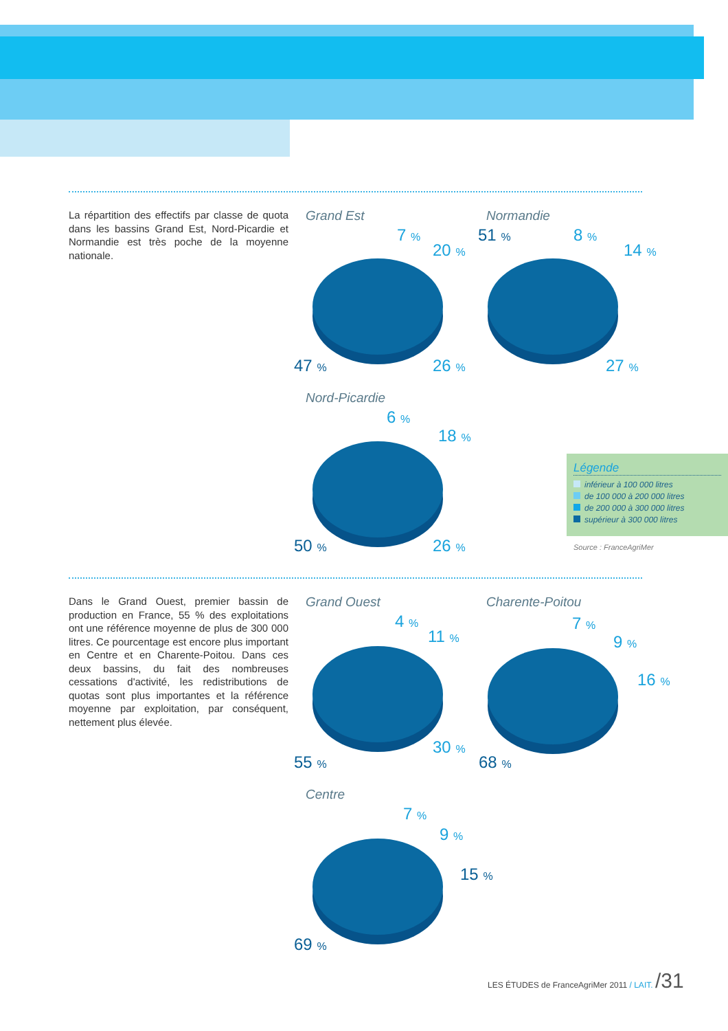La répartition des effectifs par classe de quota dans les bassins Grand Est, Nord-Picardie et Normandie est très poche de la moyenne nationale.
Grand Est
7 %
20 %
47 % 26 %
Normandie
51 % 8 %
14 %
27 %
Nord-Picardie
6 %
18 %
50 % 26 %
Légende
inférieur à 100 000 litres
de 100 000 à 200 000 litres
de 200 000 à 300 000 litres
supérieur à 300 000 litres
Source : FranceAgriMer
Dans le Grand Ouest, premier bassin de production en France, 55 % des exploitations ont une référence moyenne de plus de 300 000 litres. Ce pourcentage est encore plus important en Centre et en Charente-Poitou. Dans ces deux bassins, du fait des nombreuses cessations d'activité, les redistributions de quotas sont plus importantes et la référence moyenne par exploitation, par conséquent, nettement plus élevée.
Grand Ouest
4 %
11 %
55 %
30 %
Charente-Poitou
7 %
9 %
16 %
68 %
Centre
7 %
9 %
15 %
69 %
LES ÉTUDES de FranceAgriMer 2011 / LAIT. /31